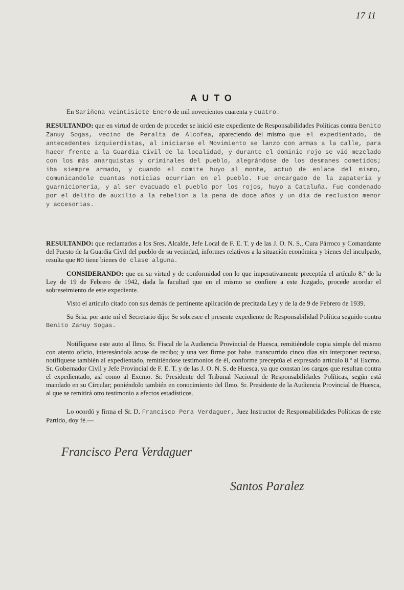17 11
AUTO
En Sariñena veintisiete Enero de mil novecientos cuarenta y cuatro.
RESULTANDO: que en virtud de orden de proceder se inició este expediente de Responsabilidades Políticas contra Benito Zanuy Sogas, vecino de Peralta de Alcofea, apareciendo del mismo que el expedientado, de antecedentes izquierdistas, al iniciarse el Movimiento se lanzo con armas a la calle, para hacer frente a la Guardia Civil de la localidad, y durante el dominio rojo se vió mezclado con los más anarquistas y criminales del pueblo, alegrándose de los desmanes cometidos; iba siempre armado, y cuando el comite huyo al monte, actuó de enlace del mismo, comunicandole cuantas noticias ocurrian en el pueblo. Fue encargado de la zapateria y guarnicioneria, y al ser evacuado el pueblo por los rojos, huyo a Cataluña. Fue condenado por el delito de auxilio a la rebelion a la pena de doce años y un dia de reclusion menor y accesorias.
RESULTANDO: que reclamados a los Sres. Alcalde, Jefe Local de F. E. T. y de las J. O. N. S., Cura Párroco y Comandante del Puesto de la Guardia Civil del pueblo de su vecindad, informes relativos a la situación económica y bienes del inculpado, resulta que NO tiene bienes de clase alguna.
CONSIDERANDO: que en su virtud y de conformidad con lo que imperativamente preceptúa el artículo 8.º de la Ley de 19 de Febrero de 1942, dada la facultad que en el mismo se confiere a este Juzgado, procede acordar el sobreseimiento de este expediente.
Visto el artículo citado con sus demás de pertinente aplicación de precitada Ley y de la de 9 de Febrero de 1939.
Su Sria. por ante mí el Secretario dijo: Se sobresee el presente expediente de Responsabilidad Política seguido contra Benito Zanuy Sogas.
Notifíquese este auto al Ilmo. Sr. Fiscal de la Audiencia Provincial de Huesca, remitiéndole copia simple del mismo con atento oficio, interesándola acuse de recibo; y una vez firme por habe. transcurrido cinco días sin interponer recurso, notifíquese también al expedientado, remitiéndose testimonios de él, conforme preceptúa el expresado artículo 8.º al Excmo. Sr. Gobernador Civil y Jefe Provincial de F. E. T. y de las J. O. N. S. de Huesca, ya que constan los cargos que resultan contra el expedientado, así como al Excmo. Sr. Presidente del Tribunal Nacional de Responsabilidades Políticas, según está mandado en su Circular; poniéndolo también en conocimiento del Ilmo. Sr. Presidente de la Audiencia Provincial de Huesca, al que se remitirá otro testimonio a efectos estadísticos.
Lo ocordó y firma el Sr. D. Francisco Pera Verdaguer, Juez Instructor de Responsabilidades Políticas de este Partido, doy fé.—
Francisco Pera Verdaguer
Santos Paralez